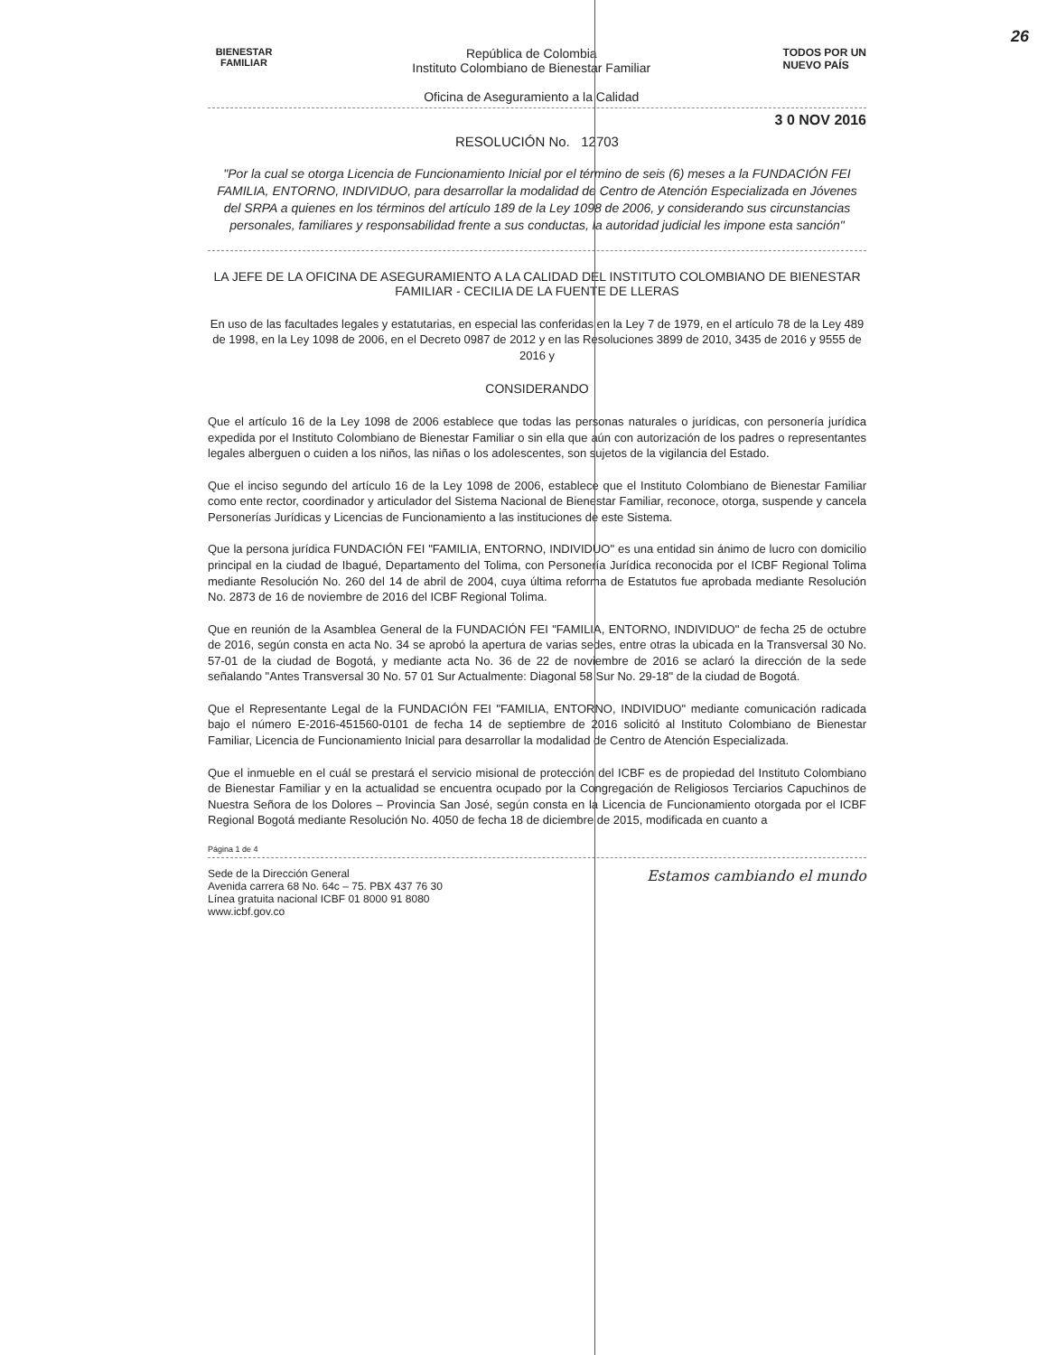26
BIENESTAR
FAMILIAR
República de Colombia
Instituto Colombiano de Bienestar Familiar
Oficina de Aseguramiento a la Calidad
TODOS POR UN
NUEVO PAÍS
3 0 NOV 2016
RESOLUCIÓN No. 12703
"Por la cual se otorga Licencia de Funcionamiento Inicial por el término de seis (6) meses a la FUNDACIÓN FEI FAMILIA, ENTORNO, INDIVIDUO, para desarrollar la modalidad de Centro de Atención Especializada en Jóvenes del SRPA a quienes en los términos del artículo 189 de la Ley 1098 de 2006, y considerando sus circunstancias personales, familiares y responsabilidad frente a sus conductas, la autoridad judicial les impone esta sanción"
LA JEFE DE LA OFICINA DE ASEGURAMIENTO A LA CALIDAD DEL INSTITUTO COLOMBIANO DE BIENESTAR FAMILIAR - CECILIA DE LA FUENTE DE LLERAS
En uso de las facultades legales y estatutarias, en especial las conferidas en la Ley 7 de 1979, en el artículo 78 de la Ley 489 de 1998, en la Ley 1098 de 2006, en el Decreto 0987 de 2012 y en las Resoluciones 3899 de 2010, 3435 de 2016 y 9555 de 2016 y
CONSIDERANDO
Que el artículo 16 de la Ley 1098 de 2006 establece que todas las personas naturales o jurídicas, con personería jurídica expedida por el Instituto Colombiano de Bienestar Familiar o sin ella que aún con autorización de los padres o representantes legales alberguen o cuiden a los niños, las niñas o los adolescentes, son sujetos de la vigilancia del Estado.
Que el inciso segundo del artículo 16 de la Ley 1098 de 2006, establece que el Instituto Colombiano de Bienestar Familiar como ente rector, coordinador y articulador del Sistema Nacional de Bienestar Familiar, reconoce, otorga, suspende y cancela Personerías Jurídicas y Licencias de Funcionamiento a las instituciones de este Sistema.
Que la persona jurídica FUNDACIÓN FEI "FAMILIA, ENTORNO, INDIVIDUO" es una entidad sin ánimo de lucro con domicilio principal en la ciudad de Ibagué, Departamento del Tolima, con Personería Jurídica reconocida por el ICBF Regional Tolima mediante Resolución No. 260 del 14 de abril de 2004, cuya última reforma de Estatutos fue aprobada mediante Resolución No. 2873 de 16 de noviembre de 2016 del ICBF Regional Tolima.
Que en reunión de la Asamblea General de la FUNDACIÓN FEI "FAMILIA, ENTORNO, INDIVIDUO" de fecha 25 de octubre de 2016, según consta en acta No. 34 se aprobó la apertura de varias sedes, entre otras la ubicada en la Transversal 30 No. 57-01 de la ciudad de Bogotá, y mediante acta No. 36 de 22 de noviembre de 2016 se aclaró la dirección de la sede señalando "Antes Transversal 30 No. 57 01 Sur Actualmente: Diagonal 58 Sur No. 29-18" de la ciudad de Bogotá.
Que el Representante Legal de la FUNDACIÓN FEI "FAMILIA, ENTORNO, INDIVIDUO" mediante comunicación radicada bajo el número E-2016-451560-0101 de fecha 14 de septiembre de 2016 solicitó al Instituto Colombiano de Bienestar Familiar, Licencia de Funcionamiento Inicial para desarrollar la modalidad de Centro de Atención Especializada.
Que el inmueble en el cuál se prestará el servicio misional de protección del ICBF es de propiedad del Instituto Colombiano de Bienestar Familiar y en la actualidad se encuentra ocupado por la Congregación de Religiosos Terciarios Capuchinos de Nuestra Señora de los Dolores – Provincia San José, según consta en la Licencia de Funcionamiento otorgada por el ICBF Regional Bogotá mediante Resolución No. 4050 de fecha 18 de diciembre de 2015, modificada en cuanto a
Página 1 de 4
Sede de la Dirección General
Avenida carrera 68 No. 64c – 75. PBX 437 76 30
Línea gratuita nacional ICBF 01 8000 91 8080
www.icbf.gov.co
Estamos cambiando el mundo